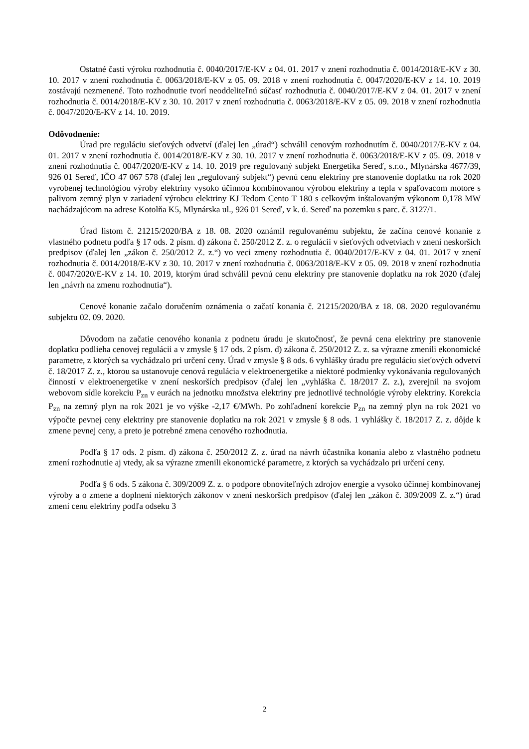Ostatné časti výroku rozhodnutia č. 0040/2017/E-KV z 04. 01. 2017 v znení rozhodnutia č. 0014/2018/E-KV z 30. 10. 2017 v znení rozhodnutia č. 0063/2018/E-KV z 05. 09. 2018 v znení rozhodnutia č. 0047/2020/E-KV z 14. 10. 2019 zostávajú nezmenené. Toto rozhodnutie tvorí neoddeliteľnú súčasť rozhodnutia č. 0040/2017/E-KV z 04. 01. 2017 v znení rozhodnutia č. 0014/2018/E-KV z 30. 10. 2017 v znení rozhodnutia č. 0063/2018/E-KV z 05. 09. 2018 v znení rozhodnutia č. 0047/2020/E-KV z 14. 10. 2019.
Odôvodnenie:
Úrad pre reguláciu sieťových odvetví (ďalej len „úrad“) schválil cenovým rozhodnutím č. 0040/2017/E-KV z 04. 01. 2017 v znení rozhodnutia č. 0014/2018/E-KV z 30. 10. 2017 v znení rozhodnutia č. 0063/2018/E-KV z 05. 09. 2018 v znení rozhodnutia č. 0047/2020/E-KV z 14. 10. 2019 pre regulovaný subjekt Energetika Sereď, s.r.o., Mlynárska 4677/39, 926 01 Sereď, IČO 47 067 578 (ďalej len „regulovaný subjekt“) pevnú cenu elektriny pre stanovenie doplatku na rok 2020 vyrobenej technológiou výroby elektriny vysoko účinnou kombinovanou výrobou elektriny a tepla v spaľovacom motore s palivom zemný plyn v zariadení výrobcu elektriny KJ Tedom Cento T 180 s celkovým inštalovaným výkonom 0,178 MW nachádzajúcom na adrese Kotolňa K5, Mlynárska ul., 926 01 Sereď, v k. ú. Sereď na pozemku s parc. č. 3127/1.
Úrad listom č. 21215/2020/BA z 18. 08. 2020 oznámil regulovanému subjektu, že začína cenové konanie z vlastného podnetu podľa § 17 ods. 2 písm. d) zákona č. 250/2012 Z. z. o regulácii v sieťových odvetviach v znení neskorších predpisov (ďalej len „zákon č. 250/2012 Z. z.“) vo veci zmeny rozhodnutia č. 0040/2017/E-KV z 04. 01. 2017 v znení rozhodnutia č. 0014/2018/E-KV z 30. 10. 2017 v znení rozhodnutia č. 0063/2018/E-KV z 05. 09. 2018 v znení rozhodnutia č. 0047/2020/E-KV z 14. 10. 2019, ktorým úrad schválil pevnú cenu elektriny pre stanovenie doplatku na rok 2020 (ďalej len „návrh na zmenu rozhodnutia“).
Cenové konanie začalo doručením oznámenia o začatí konania č. 21215/2020/BA z 18. 08. 2020 regulovanému subjektu 02. 09. 2020.
Dôvodom na začatie cenového konania z podnetu úradu je skutočnosť, že pevná cena elektriny pre stanovenie doplatku podlieha cenovej regulácii a v zmysle § 17 ods. 2 písm. d) zákona č. 250/2012 Z. z. sa výrazne zmenili ekonomické parametre, z ktorých sa vychádzalo pri určení ceny. Úrad v zmysle § 8 ods. 6 vyhlášky úradu pre reguláciu sieťových odvetví č. 18/2017 Z. z., ktorou sa ustanovuje cenová regulácia v elektroenergetike a niektoré podmienky vykonávania regulovaných činností v elektroenergetike v znení neskorších predpisov (ďalej len „vyhláška č. 18/2017 Z. z.), zverejnil na svojom webovom sídle korekciu P<sub>zn</sub> v eurách na jednotku množstva elektriny pre jednotlivé technológie výroby elektriny. Korekcia P<sub>zn</sub> na zemný plyn na rok 2021 je vo výške -2,17 €/MWh. Po zohľadnení korekcie P<sub>zn</sub> na zemný plyn na rok 2021 vo výpočte pevnej ceny elektriny pre stanovenie doplatku na rok 2021 v zmysle § 8 ods. 1 vyhlášky č. 18/2017 Z. z. dôjde k zmene pevnej ceny, a preto je potrebné zmena cenového rozhodnutia.
Podľa § 17 ods. 2 písm. d) zákona č. 250/2012 Z. z. úrad na návrh účastníka konania alebo z vlastného podnetu zmení rozhodnutie aj vtedy, ak sa výrazne zmenili ekonomické parametre, z ktorých sa vychádzalo pri určení ceny.
Podľa § 6 ods. 5 zákona č. 309/2009 Z. z. o podpore obnoviteľných zdrojov energie a vysoko účinnej kombinovanej výroby a o zmene a doplnení niektorých zákonov v znení neskorších predpisov (ďalej len „zákon č. 309/2009 Z. z.“) úrad zmení cenu elektriny podľa odseku 3
2